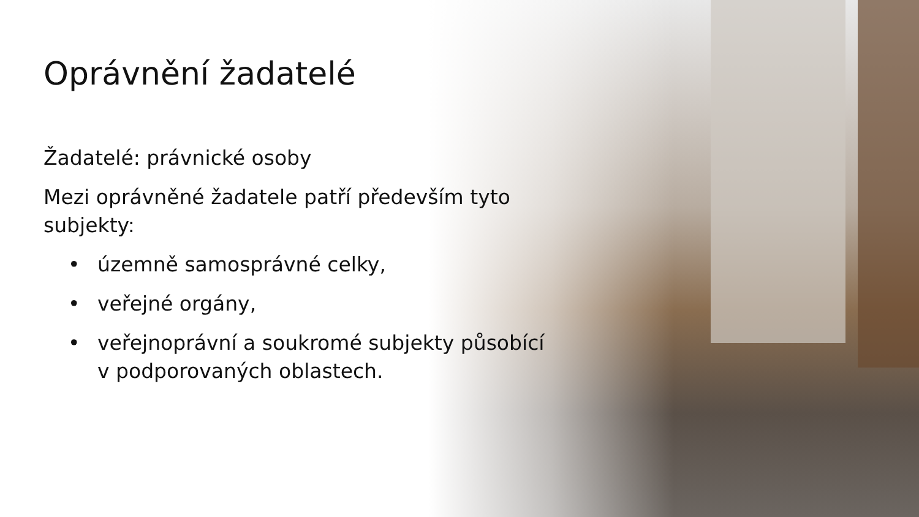Oprávnění žadatelé
Žadatelé: právnické osoby
Mezi oprávněné žadatele patří především tyto subjekty:
• územně samosprávné celky,
• veřejné orgány,
• veřejnoprávní a soukromé subjekty působící v podporovaných oblastech.